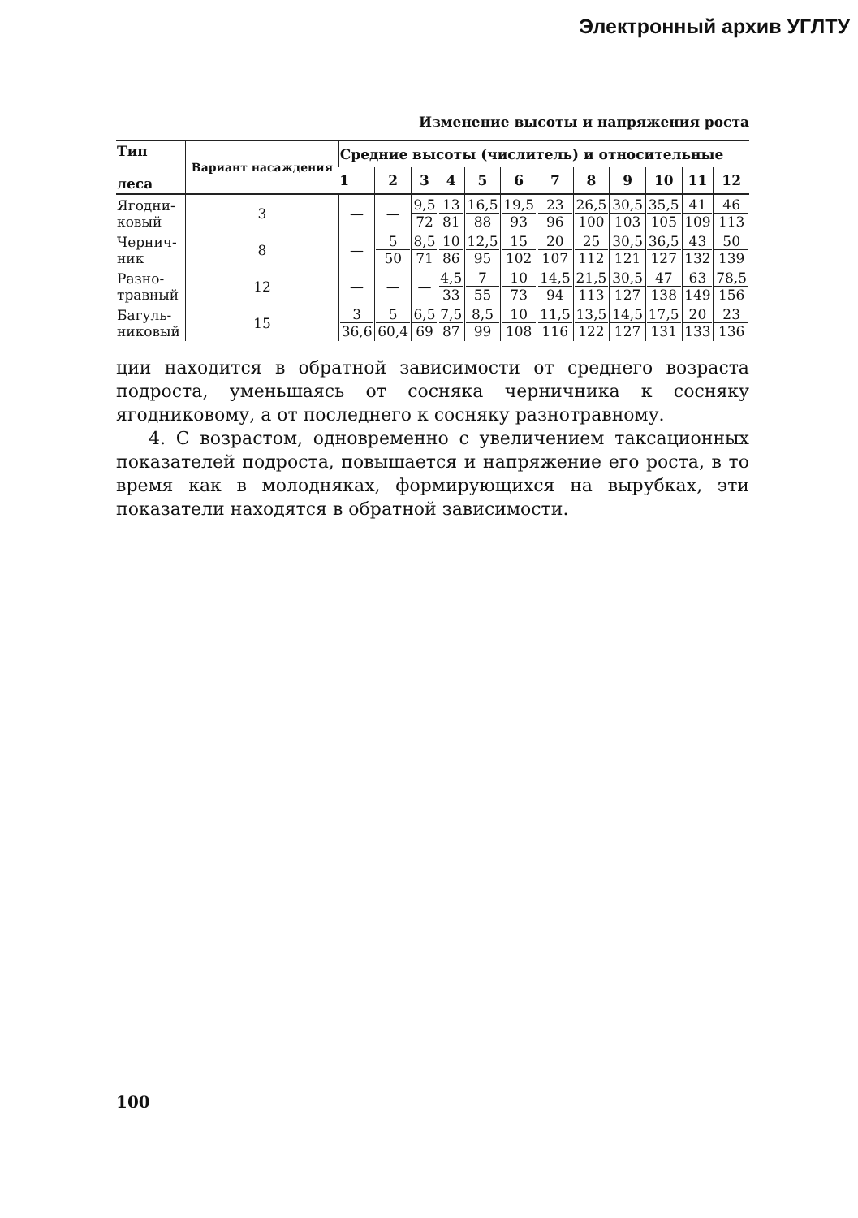Электронный архив УГЛТУ
Изменение высоты и напряжения роста
| Тип леса | Вариант насаждения | Средние высоты (числитель) и относительные | | | | | | | | | | | |
| --- | --- | --- | --- | --- | --- | --- | --- | --- | --- | --- | --- | --- | --- |
| | | 1 | 2 | 3 | 4 | 5 | 6 | 7 | 8 | 9 | 10 | 11 | 12 |
| Ягодни- ковый | 3 | — | — | 9,5 72 | 13 81 | 16,5 88 | 19,5 93 | 23 96 | 26,5 100 | 30,5 103 | 35,5 105 | 41 109 | 46 113 |
| Чернич- ник | 8 | — | 5 50 | 8,5 71 | 10 86 | 12,5 95 | 15 102 | 20 107 | 25 112 | 30,5 121 | 36,5 127 | 43 132 | 50 139 |
| Разно- травный | 12 | — | — | — | 4,5 33 | 7 55 | 10 73 | 14,5 94 | 21,5 113 | 30,5 127 | 47 138 | 63 149 | 78,5 156 |
| Багуль- никовый | 15 | 3 36,6 | 5 60,4 | 6,5 69 | 7,5 87 | 8,5 99 | 10 108 | 11,5 116 | 13,5 122 | 14,5 127 | 17,5 131 | 20 133 | 23 136 |
ции находится в обратной зависимости от среднего возраста подроста, уменьшаясь от сосняка черничника к сосняку ягодниковому, а от последнего к сосняку разнотравному.
4. С возрастом, одновременно с увеличением таксационных показателей подроста, повышается и напряжение его роста, в то время как в молодняках, формирующихся на вырубках, эти показатели находятся в обратной зависимости.
100